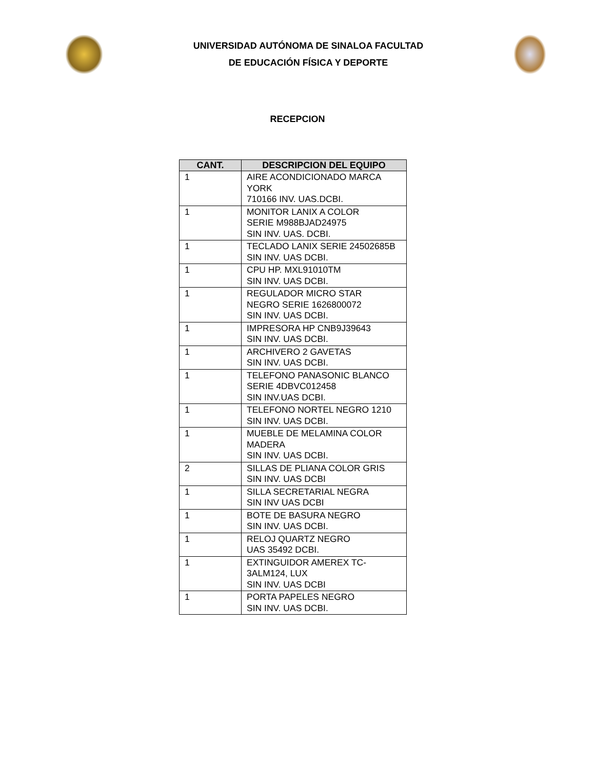UNIVERSIDAD AUTÓNOMA DE SINALOA FACULTAD
DE EDUCACIÓN FÍSICA Y DEPORTE
RECEPCION
| CANT. | DESCRIPCION DEL EQUIPO |
| --- | --- |
| 1 | AIRE ACONDICIONADO MARCA YORK 710166 INV. UAS.DCBI. |
| 1 | MONITOR LANIX A COLOR SERIE M988BJAD24975 SIN INV. UAS. DCBI. |
| 1 | TECLADO LANIX SERIE 24502685B SIN INV. UAS DCBI. |
| 1 | CPU HP. MXL91010TM SIN INV. UAS DCBI. |
| 1 | REGULADOR MICRO STAR NEGRO SERIE 1626800072 SIN INV. UAS DCBI. |
| 1 | IMPRESORA HP CNB9J39643 SIN INV. UAS DCBI. |
| 1 | ARCHIVERO 2 GAVETAS SIN INV. UAS DCBI. |
| 1 | TELEFONO PANASONIC BLANCO SERIE 4DBVC012458 SIN INV.UAS DCBI. |
| 1 | TELEFONO NORTEL NEGRO 1210 SIN INV. UAS DCBI. |
| 1 | MUEBLE DE MELAMINA COLOR MADERA SIN INV. UAS DCBI. |
| 2 | SILLAS DE PLIANA COLOR GRIS SIN INV. UAS DCBI |
| 1 | SILLA SECRETARIAL NEGRA SIN INV UAS DCBI |
| 1 | BOTE DE BASURA NEGRO SIN INV. UAS DCBI. |
| 1 | RELOJ QUARTZ NEGRO UAS 35492 DCBI. |
| 1 | EXTINGUIDOR AMEREX TC-3ALM124, LUX SIN INV. UAS DCBI |
| 1 | PORTA PAPELES NEGRO SIN INV. UAS DCBI. |